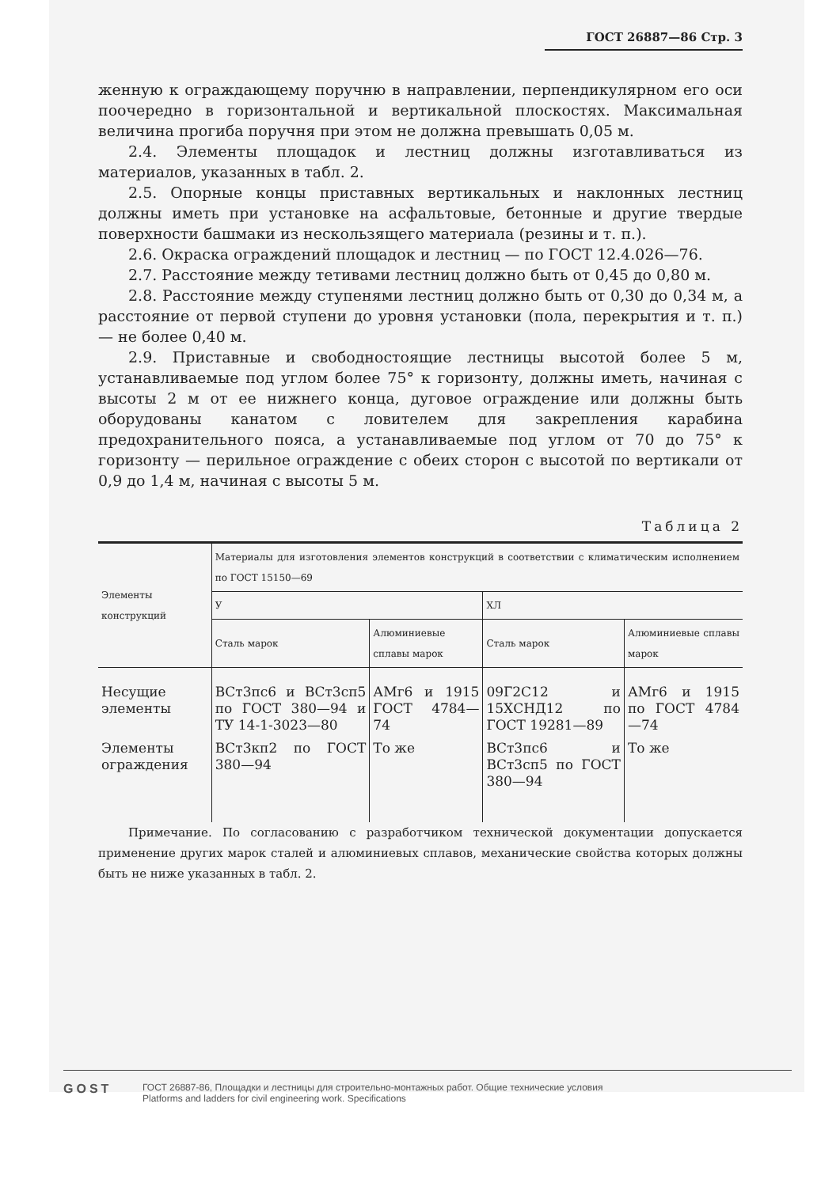ГОСТ 26887—86 Стр. 3
женную к ограждающему поручню в направлении, перпендикулярном его оси поочередно в горизонтальной и вертикальной плоскостях. Максимальная величина прогиба поручня при этом не должна превышать 0,05 м.
2.4. Элементы площадок и лестниц должны изготавливаться из материалов, указанных в табл. 2.
2.5. Опорные концы приставных вертикальных и наклонных лестниц должны иметь при установке на асфальтовые, бетонные и другие твердые поверхности башмаки из нескользящего материала (резины и т. п.).
2.6. Окраска ограждений площадок и лестниц — по ГОСТ 12.4.026—76.
2.7. Расстояние между тетивами лестниц должно быть от 0,45 до 0,80 м.
2.8. Расстояние между ступенями лестниц должно быть от 0,30 до 0,34 м, а расстояние от первой ступени до уровня установки (пола, перекрытия и т. п.) — не более 0,40 м.
2.9. Приставные и свободностоящие лестницы высотой более 5 м, устанавливаемые под углом более 75° к горизонту, должны иметь, начиная с высоты 2 м от ее нижнего конца, дуговое ограждение или должны быть оборудованы канатом с ловителем для закрепления карабина предохранительного пояса, а устанавливаемые под углом от 70 до 75° к горизонту — перильное ограждение с обеих сторон с высотой по вертикали от 0,9 до 1,4 м, начиная с высоты 5 м.
Таблица 2
| Элементы конструкций | Материалы для изготовления элементов конструкций в соответствии с климатическим исполнением по ГОСТ 15150—69 | | | |
| --- | --- | --- | --- | --- |
| | У | | ХЛ | |
| | Сталь марок | Алюминиевые сплавы марок | Сталь марок | Алюминиевые сплавы марок |
| Несущие элементы | ВСт3пс6 и ВСт3сп5 по ГОСТ 380—94 и ТУ 14-1-3023—80 | АМг6 и 1915 ГОСТ 4784—74 | 09Г2С12 и 15ХСНД12 по ГОСТ 19281—89 | АМг6 и 1915 по ГОСТ 4784—74 |
| Элементы ограждения | ВСт3кп2 по ГОСТ 380—94 | То же | ВСт3пс6 и ВСт3сп5 по ГОСТ 380—94 | То же |
Примечание. По согласованию с разработчиком технической документации допускается применение других марок сталей и алюминиевых сплавов, механические свойства которых должны быть не ниже указанных в табл. 2.
GOST
ГОСТ 26887-86, Площадки и лестницы для строительно-монтажных работ. Общие технические условия
Platforms and ladders for civil engineering work. Specifications